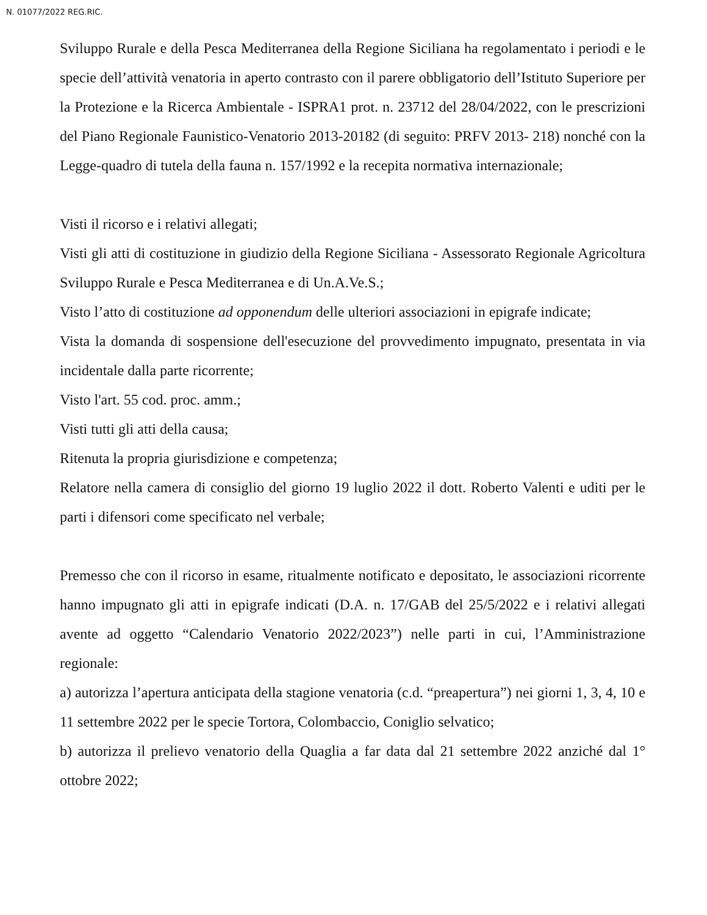N. 01077/2022 REG.RIC.
Sviluppo Rurale e della Pesca Mediterranea della Regione Siciliana ha regolamentato i periodi e le specie dell’attività venatoria in aperto contrasto con il parere obbligatorio dell’Istituto Superiore per la Protezione e la Ricerca Ambientale - ISPRA1 prot. n. 23712 del 28/04/2022, con le prescrizioni del Piano Regionale Faunistico-Venatorio 2013-20182 (di seguito: PRFV 2013- 218) nonché con la Legge-quadro di tutela della fauna n. 157/1992 e la recepita normativa internazionale;
Visti il ricorso e i relativi allegati;
Visti gli atti di costituzione in giudizio della Regione Siciliana - Assessorato Regionale Agricoltura Sviluppo Rurale e Pesca Mediterranea e di Un.A.Ve.S.;
Visto l’atto di costituzione ad opponendum delle ulteriori associazioni in epigrafe indicate;
Vista la domanda di sospensione dell'esecuzione del provvedimento impugnato, presentata in via incidentale dalla parte ricorrente;
Visto l'art. 55 cod. proc. amm.;
Visti tutti gli atti della causa;
Ritenuta la propria giurisdizione e competenza;
Relatore nella camera di consiglio del giorno 19 luglio 2022 il dott. Roberto Valenti e uditi per le parti i difensori come specificato nel verbale;
Premesso che con il ricorso in esame, ritualmente notificato e depositato, le associazioni ricorrente hanno impugnato gli atti in epigrafe indicati (D.A. n. 17/GAB del 25/5/2022 e i relativi allegati avente ad oggetto “Calendario Venatorio 2022/2023”) nelle parti in cui, l’Amministrazione regionale:
a) autorizza l’apertura anticipata della stagione venatoria (c.d. “preapertura”) nei giorni 1, 3, 4, 10 e 11 settembre 2022 per le specie Tortora, Colombaccio, Coniglio selvatico;
b) autorizza il prelievo venatorio della Quaglia a far data dal 21 settembre 2022 anziché dal 1° ottobre 2022;